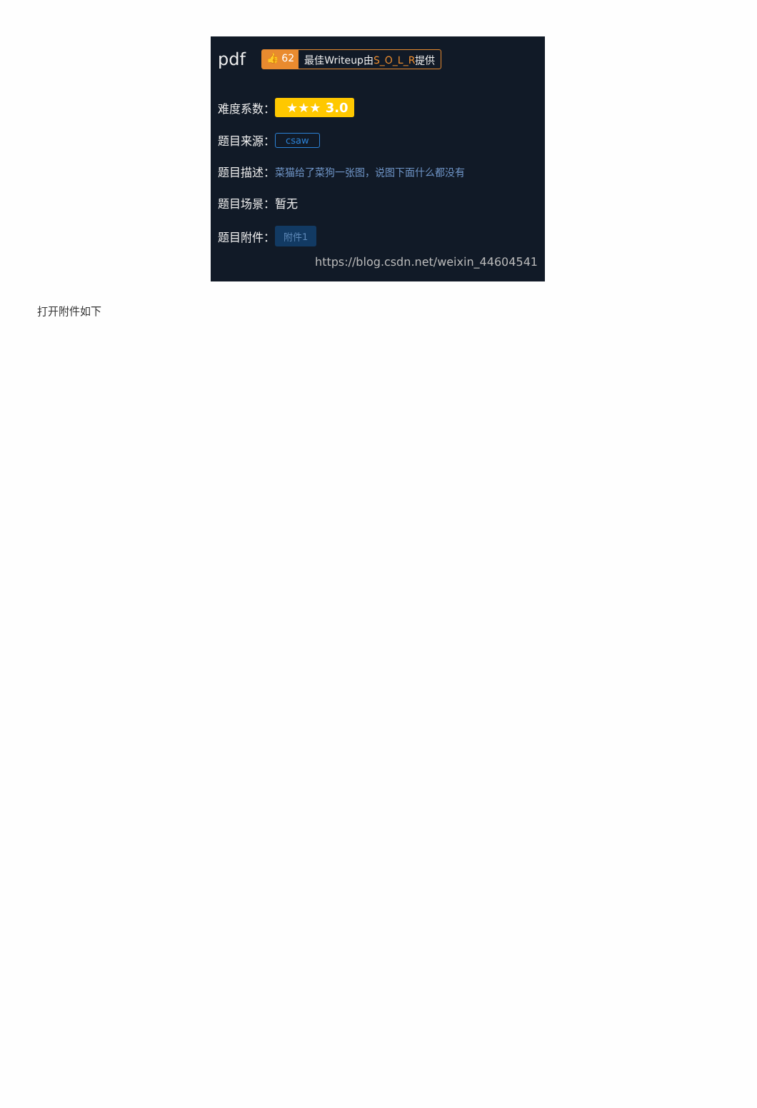pdf 👍 62 最佳Writeup由S_O_L_R提供
难度系数： ★★★ 3.0
题目来源： csaw
题目描述： 菜猫给了菜狗一张图，说图下面什么都没有
题目场景： 暂无
题目附件： 附件1
https://blog.csdn.net/weixin_44604541
打开附件如下